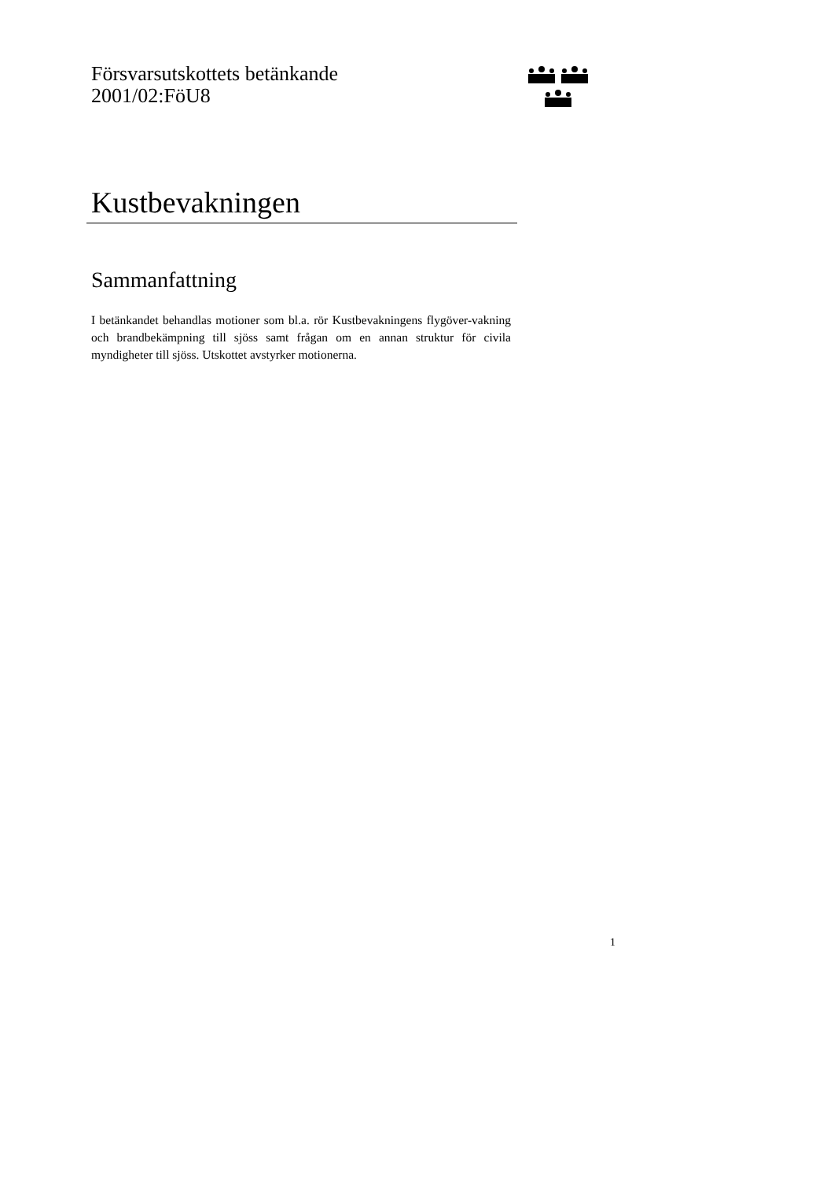Försvarsutskottets betänkande
2001/02:FöU8
Kustbevakningen
Sammanfattning
I betänkandet behandlas motioner som bl.a. rör Kustbevakningens flygöver-vakning och brandbekämpning till sjöss samt frågan om en annan struktur för civila myndigheter till sjöss. Utskottet avstyrker motionerna.
1